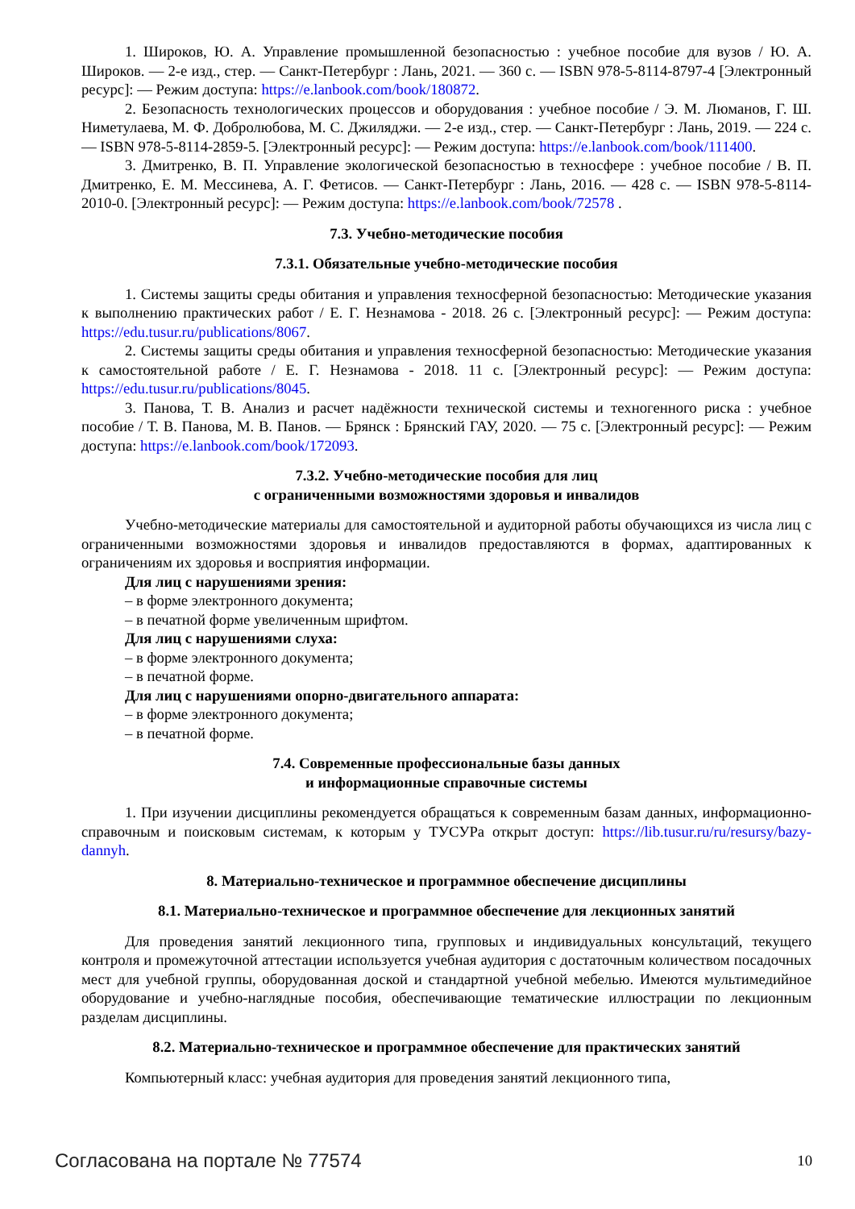1. Широков, Ю. А. Управление промышленной безопасностью : учебное пособие для вузов / Ю. А. Широков. — 2-е изд., стер. — Санкт-Петербург : Лань, 2021. — 360 с. — ISBN 978-5-8114-8797-4 [Электронный ресурс]: — Режим доступа: https://e.lanbook.com/book/180872.
2. Безопасность технологических процессов и оборудования : учебное пособие / Э. М. Люманов, Г. Ш. Ниметулаева, М. Ф. Добролюбова, М. С. Джиляджи. — 2-е изд., стер. — Санкт-Петербург : Лань, 2019. — 224 с. — ISBN 978-5-8114-2859-5. [Электронный ресурс]: — Режим доступа: https://e.lanbook.com/book/111400.
3. Дмитренко, В. П. Управление экологической безопасностью в техносфере : учебное пособие / В. П. Дмитренко, Е. М. Мессинева, А. Г. Фетисов. — Санкт-Петербург : Лань, 2016. — 428 с. — ISBN 978-5-8114-2010-0. [Электронный ресурс]: — Режим доступа: https://e.lanbook.com/book/72578 .
7.3. Учебно-методические пособия
7.3.1. Обязательные учебно-методические пособия
1. Системы защиты среды обитания и управления техносферной безопасностью: Методические указания к выполнению практических работ / Е. Г. Незнамова - 2018. 26 с. [Электронный ресурс]: — Режим доступа: https://edu.tusur.ru/publications/8067.
2. Системы защиты среды обитания и управления техносферной безопасностью: Методические указания к самостоятельной работе / Е. Г. Незнамова - 2018. 11 с. [Электронный ресурс]: — Режим доступа: https://edu.tusur.ru/publications/8045.
3. Панова, Т. В. Анализ и расчет надёжности технической системы и техногенного риска : учебное пособие / Т. В. Панова, М. В. Панов. — Брянск : Брянский ГАУ, 2020. — 75 с. [Электронный ресурс]: — Режим доступа: https://e.lanbook.com/book/172093.
7.3.2. Учебно-методические пособия для лиц
с ограниченными возможностями здоровья и инвалидов
Учебно-методические материалы для самостоятельной и аудиторной работы обучающихся из числа лиц с ограниченными возможностями здоровья и инвалидов предоставляются в формах, адаптированных к ограничениям их здоровья и восприятия информации.
Для лиц с нарушениями зрения:
– в форме электронного документа;
– в печатной форме увеличенным шрифтом.
Для лиц с нарушениями слуха:
– в форме электронного документа;
– в печатной форме.
Для лиц с нарушениями опорно-двигательного аппарата:
– в форме электронного документа;
– в печатной форме.
7.4. Современные профессиональные базы данных
и информационные справочные системы
1. При изучении дисциплины рекомендуется обращаться к современным базам данных, информационно-справочным и поисковым системам, к которым у ТУСУРа открыт доступ: https://lib.tusur.ru/ru/resursy/bazy-dannyh.
8. Материально-техническое и программное обеспечение дисциплины
8.1. Материально-техническое и программное обеспечение для лекционных занятий
Для проведения занятий лекционного типа, групповых и индивидуальных консультаций, текущего контроля и промежуточной аттестации используется учебная аудитория с достаточным количеством посадочных мест для учебной группы, оборудованная доской и стандартной учебной мебелью. Имеются мультимедийное оборудование и учебно-наглядные пособия, обеспечивающие тематические иллюстрации по лекционным разделам дисциплины.
8.2. Материально-техническое и программное обеспечение для практических занятий
Компьютерный класс: учебная аудитория для проведения занятий лекционного типа,
Согласована на портале № 77574 10